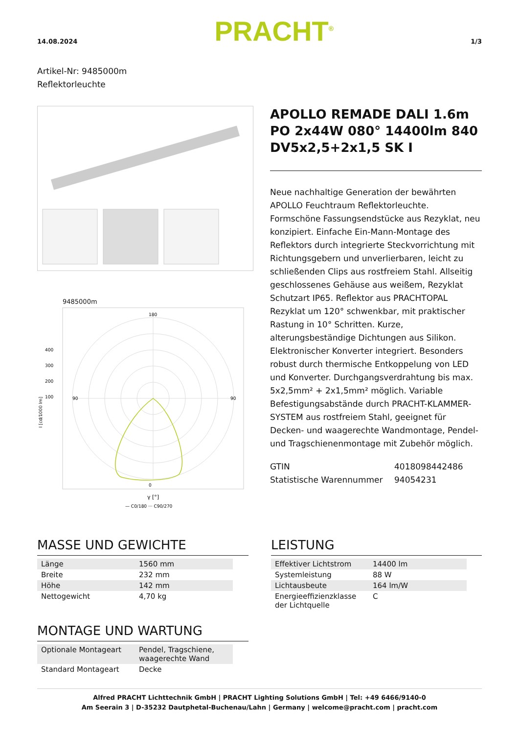14.08.2024 PRACHT<sup>®</sup> 1/3
Artikel-Nr: 9485000m
Reflektorleuchte
9485000m
180
0
90
90
400
300
200
100
I [cd/1000 lm]
γ [°]
— C0/180 ··· C90/270
APOLLO REMADE DALI 1.6m PO 2x44W 080° 14400lm 840 DV5x2,5+2x1,5 SK I
Neue nachhaltige Generation der bewährten APOLLO Feuchtraum Reflektorleuchte. Formschöne Fassungsendstücke aus Rezyklat, neu konzipiert. Einfache Ein-Mann-Montage des Reflektors durch integrierte Steckvorrichtung mit Richtungsgebern und unverlierbaren, leicht zu schließenden Clips aus rostfreiem Stahl. Allseitig geschlossenes Gehäuse aus weißem, Rezyklat Schutzart IP65. Reflektor aus PRACHTOPAL Rezyklat um 120° schwenkbar, mit praktischer Rastung in 10° Schritten. Kurze, alterungsbeständige Dichtungen aus Silikon. Elektronischer Konverter integriert. Besonders robust durch thermische Entkoppelung von LED und Konverter. Durchgangsverdrahtung bis max. 5x2,5mm² + 2x1,5mm² möglich. Variable Befestigungsabstände durch PRACHT-KLAMMER-SYSTEM aus rostfreiem Stahl, geeignet für Decken- und waagerechte Wandmontage, Pendel- und Tragschienenmontage mit Zubehör möglich.
GTIN
Statistische Warennummer
4018098442486
94054231
MASSE UND GEWICHTE
| Länge | 1560 mm |
| Breite | 232 mm |
| Höhe | 142 mm |
| Nettogewicht | 4,70 kg |
MONTAGE UND WARTUNG
| Optionale Montageart | Pendel, Tragschiene, waagerechte Wand |
| Standard Montageart | Decke |
LEISTUNG
| Effektiver Lichtstrom | 14400 lm |
| Systemleistung | 88 W |
| Lichtausbeute | 164 lm/W |
| Energieeffizienzklasse der Lichtquelle | C |
Alfred PRACHT Lichttechnik GmbH | PRACHT Lighting Solutions GmbH | Tel: +49 6466/9140-0
Am Seerain 3 | D-35232 Dautphetal-Buchenau/Lahn | Germany | welcome@pracht.com | pracht.com